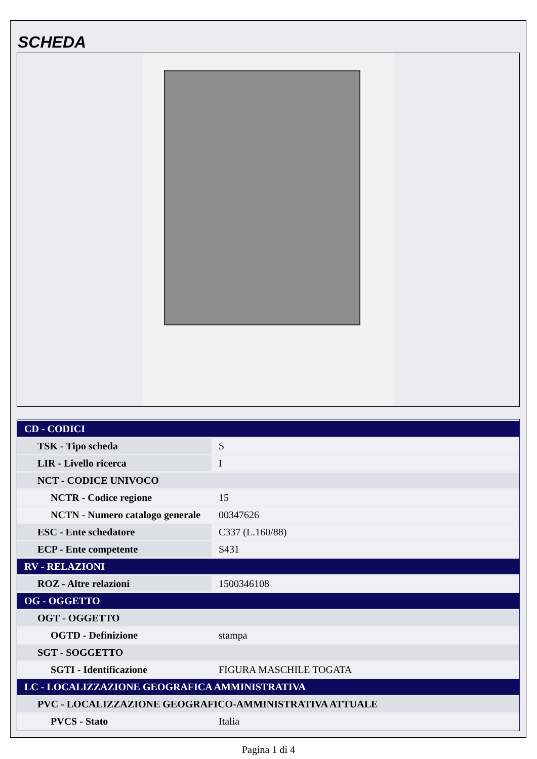SCHEDA
| CD - CODICI | |
| TSK - Tipo scheda | S |
| LIR - Livello ricerca | I |
| NCT - CODICE UNIVOCO | |
| NCTR - Codice regione | 15 |
| NCTN - Numero catalogo generale | 00347626 |
| ESC - Ente schedatore | C337 (L.160/88) |
| ECP - Ente competente | S431 |
| RV - RELAZIONI | |
| ROZ - Altre relazioni | 1500346108 |
| OG - OGGETTO | |
| OGT - OGGETTO | |
| OGTD - Definizione | stampa |
| SGT - SOGGETTO | |
| SGTI - Identificazione | FIGURA MASCHILE TOGATA |
| LC - LOCALIZZAZIONE GEOGRAFICA AMMINISTRATIVA | |
| PVC - LOCALIZZAZIONE GEOGRAFICO-AMMINISTRATIVA ATTUALE | |
| PVCS - Stato | Italia |
Pagina 1 di 4